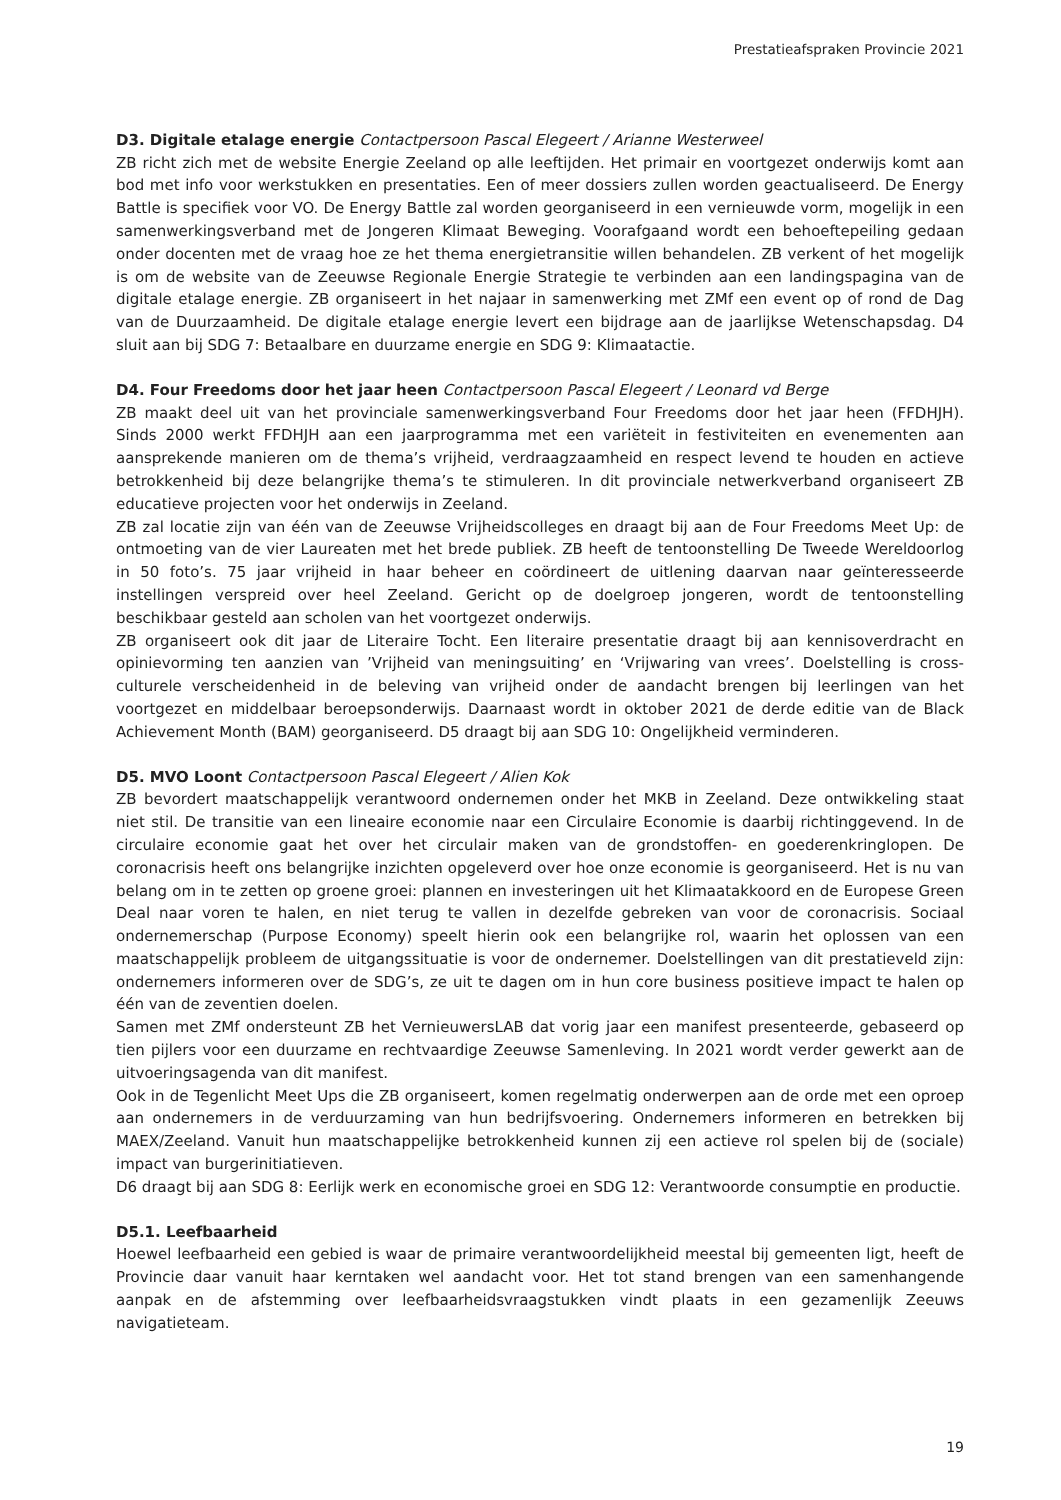Prestatieafspraken Provincie 2021
D3. Digitale etalage energie Contactpersoon Pascal Elegeert / Arianne Westerweel
ZB richt zich met de website Energie Zeeland op alle leeftijden. Het primair en voortgezet onderwijs komt aan bod met info voor werkstukken en presentaties. Een of meer dossiers zullen worden geactualiseerd. De Energy Battle is specifiek voor VO. De Energy Battle zal worden georganiseerd in een vernieuwde vorm, mogelijk in een samenwerkingsverband met de Jongeren Klimaat Beweging. Voorafgaand wordt een behoeftepeiling gedaan onder docenten met de vraag hoe ze het thema energietransitie willen behandelen. ZB verkent of het mogelijk is om de website van de Zeeuwse Regionale Energie Strategie te verbinden aan een landingspagina van de digitale etalage energie. ZB organiseert in het najaar in samenwerking met ZMf een event op of rond de Dag van de Duurzaamheid. De digitale etalage energie levert een bijdrage aan de jaarlijkse Wetenschapsdag. D4 sluit aan bij SDG 7: Betaalbare en duurzame energie en SDG 9: Klimaatactie.
D4. Four Freedoms door het jaar heen Contactpersoon Pascal Elegeert / Leonard vd Berge
ZB maakt deel uit van het provinciale samenwerkingsverband Four Freedoms door het jaar heen (FFDHJH). Sinds 2000 werkt FFDHJH aan een jaarprogramma met een variëteit in festiviteiten en evenementen aan aansprekende manieren om de thema’s vrijheid, verdraagzaamheid en respect levend te houden en actieve betrokkenheid bij deze belangrijke thema’s te stimuleren. In dit provinciale netwerkverband organiseert ZB educatieve projecten voor het onderwijs in Zeeland.
ZB zal locatie zijn van één van de Zeeuwse Vrijheidscolleges en draagt bij aan de Four Freedoms Meet Up: de ontmoeting van de vier Laureaten met het brede publiek. ZB heeft de tentoonstelling De Tweede Wereldoorlog in 50 foto’s. 75 jaar vrijheid in haar beheer en coördineert de uitlening daarvan naar geïnteresseerde instellingen verspreid over heel Zeeland. Gericht op de doelgroep jongeren, wordt de tentoonstelling beschikbaar gesteld aan scholen van het voortgezet onderwijs.
ZB organiseert ook dit jaar de Literaire Tocht. Een literaire presentatie draagt bij aan kennisoverdracht en opinievorming ten aanzien van ’Vrijheid van meningsuiting’ en ‘Vrijwaring van vrees’. Doelstelling is cross-culturele verscheidenheid in de beleving van vrijheid onder de aandacht brengen bij leerlingen van het voortgezet en middelbaar beroepsonderwijs. Daarnaast wordt in oktober 2021 de derde editie van de Black Achievement Month (BAM) georganiseerd. D5 draagt bij aan SDG 10: Ongelijkheid verminderen.
D5. MVO Loont Contactpersoon Pascal Elegeert / Alien Kok
ZB bevordert maatschappelijk verantwoord ondernemen onder het MKB in Zeeland. Deze ontwikkeling staat niet stil. De transitie van een lineaire economie naar een Circulaire Economie is daarbij richtinggevend. In de circulaire economie gaat het over het circulair maken van de grondstoffen- en goederenkringlopen. De coronacrisis heeft ons belangrijke inzichten opgeleverd over hoe onze economie is georganiseerd. Het is nu van belang om in te zetten op groene groei: plannen en investeringen uit het Klimaatakkoord en de Europese Green Deal naar voren te halen, en niet terug te vallen in dezelfde gebreken van voor de coronacrisis. Sociaal ondernemerschap (Purpose Economy) speelt hierin ook een belangrijke rol, waarin het oplossen van een maatschappelijk probleem de uitgangssituatie is voor de ondernemer. Doelstellingen van dit prestatieveld zijn: ondernemers informeren over de SDG’s, ze uit te dagen om in hun core business positieve impact te halen op één van de zeventien doelen.
Samen met ZMf ondersteunt ZB het VernieuwersLAB dat vorig jaar een manifest presenteerde, gebaseerd op tien pijlers voor een duurzame en rechtvaardige Zeeuwse Samenleving. In 2021 wordt verder gewerkt aan de uitvoeringsagenda van dit manifest.
Ook in de Tegenlicht Meet Ups die ZB organiseert, komen regelmatig onderwerpen aan de orde met een oproep aan ondernemers in de verduurzaming van hun bedrijfsvoering. Ondernemers informeren en betrekken bij MAEX/Zeeland. Vanuit hun maatschappelijke betrokkenheid kunnen zij een actieve rol spelen bij de (sociale) impact van burgerinitiatieven.
D6 draagt bij aan SDG 8: Eerlijk werk en economische groei en SDG 12: Verantwoorde consumptie en productie.
D5.1. Leefbaarheid
Hoewel leefbaarheid een gebied is waar de primaire verantwoordelijkheid meestal bij gemeenten ligt, heeft de Provincie daar vanuit haar kerntaken wel aandacht voor. Het tot stand brengen van een samenhangende aanpak en de afstemming over leefbaarheidsvraagstukken vindt plaats in een gezamenlijk Zeeuws navigatieteam.
19